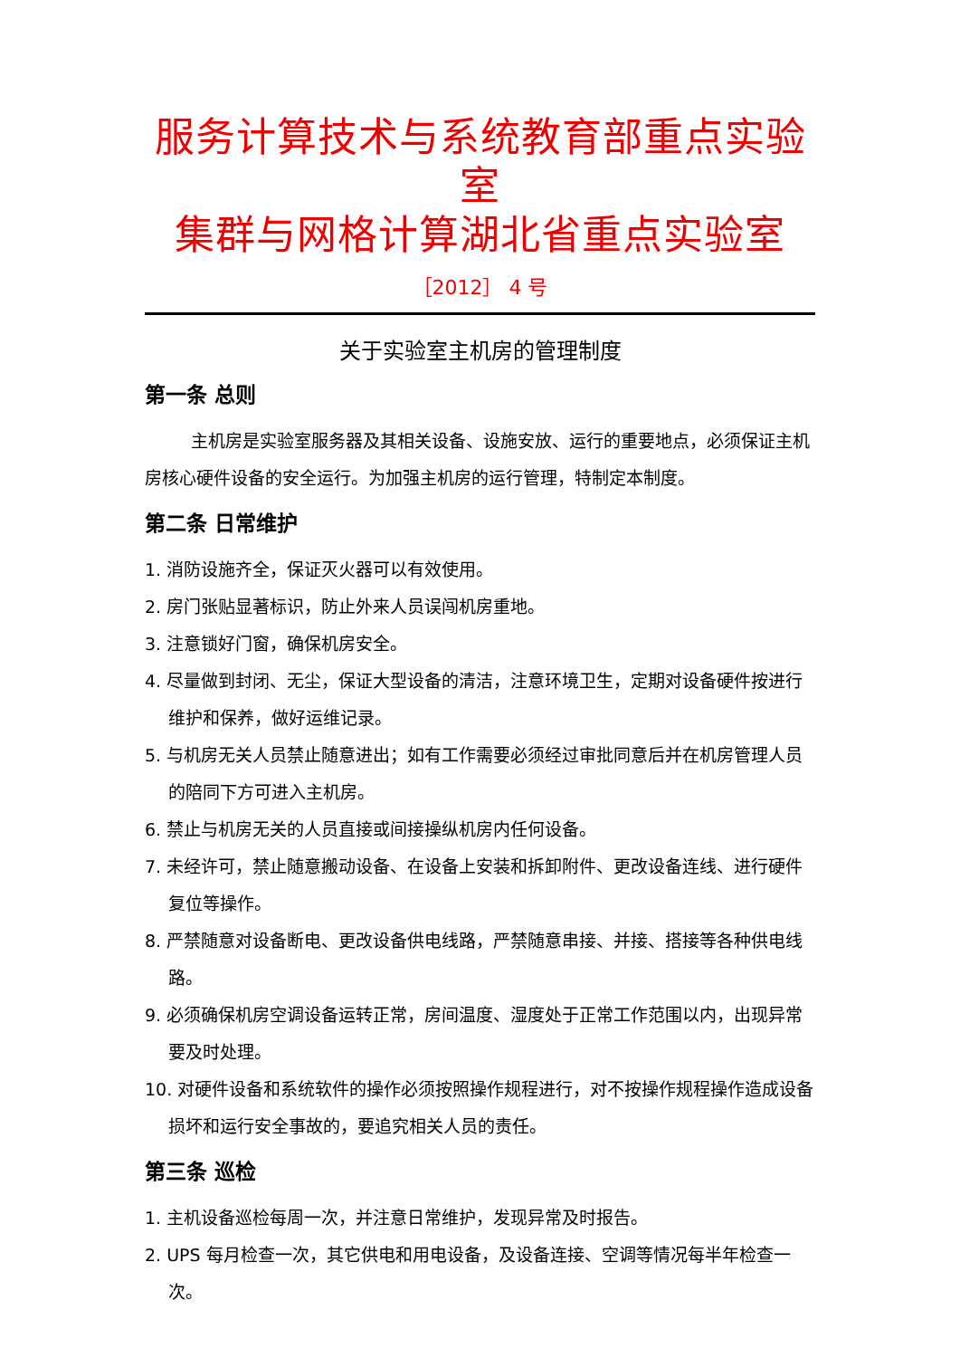服务计算技术与系统教育部重点实验室
集群与网格计算湖北省重点实验室
［2012］ 4 号
关于实验室主机房的管理制度
第一条 总则
主机房是实验室服务器及其相关设备、设施安放、运行的重要地点，必须保证主机房核心硬件设备的安全运行。为加强主机房的运行管理，特制定本制度。
第二条 日常维护
1. 消防设施齐全，保证灭火器可以有效使用。
2. 房门张贴显著标识，防止外来人员误闯机房重地。
3. 注意锁好门窗，确保机房安全。
4. 尽量做到封闭、无尘，保证大型设备的清洁，注意环境卫生，定期对设备硬件按进行维护和保养，做好运维记录。
5. 与机房无关人员禁止随意进出；如有工作需要必须经过审批同意后并在机房管理人员的陪同下方可进入主机房。
6. 禁止与机房无关的人员直接或间接操纵机房内任何设备。
7. 未经许可，禁止随意搬动设备、在设备上安装和拆卸附件、更改设备连线、进行硬件复位等操作。
8. 严禁随意对设备断电、更改设备供电线路，严禁随意串接、并接、搭接等各种供电线路。
9. 必须确保机房空调设备运转正常，房间温度、湿度处于正常工作范围以内，出现异常要及时处理。
10. 对硬件设备和系统软件的操作必须按照操作规程进行，对不按操作规程操作造成设备损坏和运行安全事故的，要追究相关人员的责任。
第三条 巡检
1. 主机设备巡检每周一次，并注意日常维护，发现异常及时报告。
2. UPS 每月检查一次，其它供电和用电设备，及设备连接、空调等情况每半年检查一次。